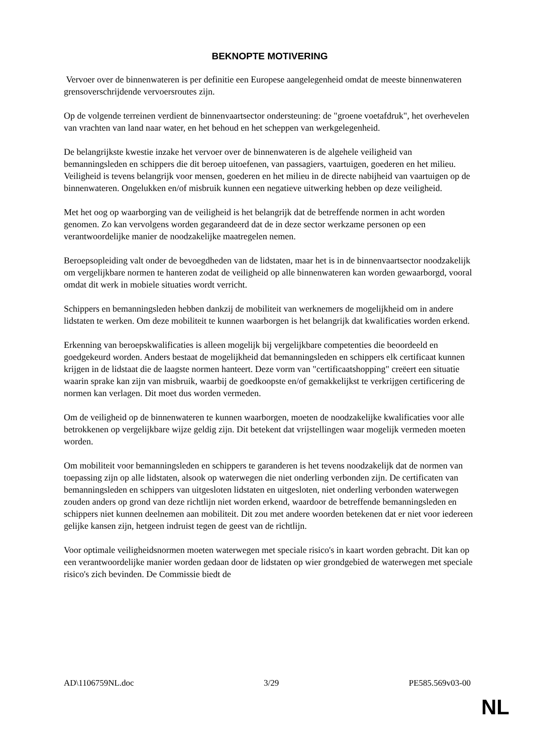BEKNOPTE MOTIVERING
Vervoer over de binnenwateren is per definitie een Europese aangelegenheid omdat de meeste binnenwateren grensoverschrijdende vervoersroutes zijn.
Op de volgende terreinen verdient de binnenvaartsector ondersteuning: de "groene voetafdruk", het overhevelen van vrachten van land naar water, en het behoud en het scheppen van werkgelegenheid.
De belangrijkste kwestie inzake het vervoer over de binnenwateren is de algehele veiligheid van bemanningsleden en schippers die dit beroep uitoefenen, van passagiers, vaartuigen, goederen en het milieu. Veiligheid is tevens belangrijk voor mensen, goederen en het milieu in de directe nabijheid van vaartuigen op de binnenwateren. Ongelukken en/of misbruik kunnen een negatieve uitwerking hebben op deze veiligheid.
Met het oog op waarborging van de veiligheid is het belangrijk dat de betreffende normen in acht worden genomen. Zo kan vervolgens worden gegarandeerd dat de in deze sector werkzame personen op een verantwoordelijke manier de noodzakelijke maatregelen nemen.
Beroepsopleiding valt onder de bevoegdheden van de lidstaten, maar het is in de binnenvaartsector noodzakelijk om vergelijkbare normen te hanteren zodat de veiligheid op alle binnenwateren kan worden gewaarborgd, vooral omdat dit werk in mobiele situaties wordt verricht.
Schippers en bemanningsleden hebben dankzij de mobiliteit van werknemers de mogelijkheid om in andere lidstaten te werken. Om deze mobiliteit te kunnen waarborgen is het belangrijk dat kwalificaties worden erkend.
Erkenning van beroepskwalificaties is alleen mogelijk bij vergelijkbare competenties die beoordeeld en goedgekeurd worden. Anders bestaat de mogelijkheid dat bemanningsleden en schippers elk certificaat kunnen krijgen in de lidstaat die de laagste normen hanteert. Deze vorm van "certificaatshopping" creëert een situatie waarin sprake kan zijn van misbruik, waarbij de goedkoopste en/of gemakkelijkst te verkrijgen certificering de normen kan verlagen. Dit moet dus worden vermeden.
Om de veiligheid op de binnenwateren te kunnen waarborgen, moeten de noodzakelijke kwalificaties voor alle betrokkenen op vergelijkbare wijze geldig zijn. Dit betekent dat vrijstellingen waar mogelijk vermeden moeten worden.
Om mobiliteit voor bemanningsleden en schippers te garanderen is het tevens noodzakelijk dat de normen van toepassing zijn op alle lidstaten, alsook op waterwegen die niet onderling verbonden zijn. De certificaten van bemanningsleden en schippers van uitgesloten lidstaten en uitgesloten, niet onderling verbonden waterwegen zouden anders op grond van deze richtlijn niet worden erkend, waardoor de betreffende bemanningsleden en schippers niet kunnen deelnemen aan mobiliteit. Dit zou met andere woorden betekenen dat er niet voor iedereen gelijke kansen zijn, hetgeen indruist tegen de geest van de richtlijn.
Voor optimale veiligheidsnormen moeten waterwegen met speciale risico's in kaart worden gebracht. Dit kan op een verantwoordelijke manier worden gedaan door de lidstaten op wier grondgebied de waterwegen met speciale risico's zich bevinden. De Commissie biedt de
AD\1106759NL.doc 3/29 PE585.569v03-00
NL